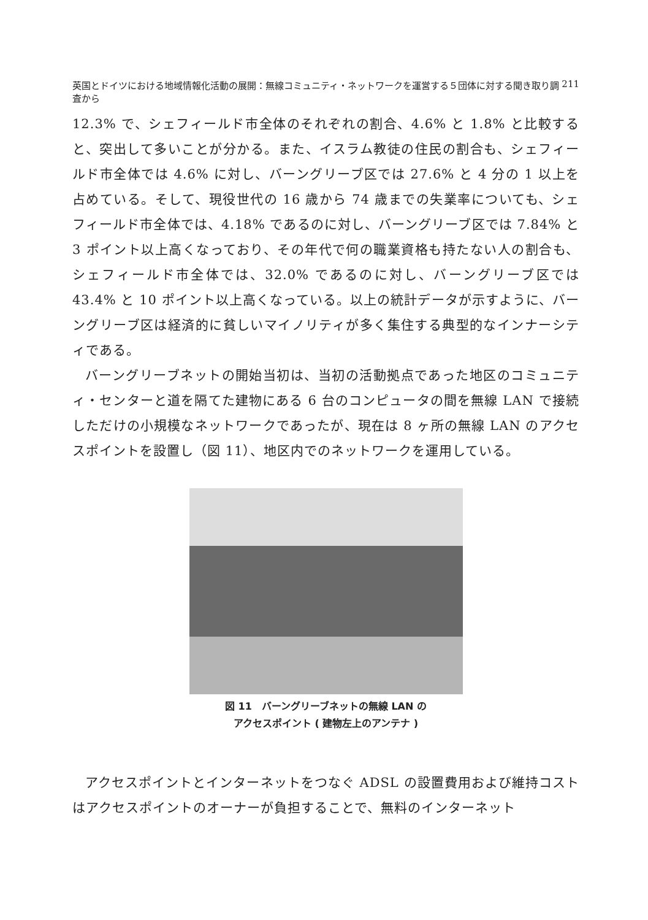英国とドイツにおける地域情報化活動の展開：無線コミュニティ・ネットワークを運営する５団体に対する聞き取り調査から 211
12.3% で、シェフィールド市全体のそれぞれの割合、4.6% と 1.8% と比較すると、突出して多いことが分かる。また、イスラム教徒の住民の割合も、シェフィールド市全体では 4.6% に対し、バーングリーブ区では 27.6% と 4 分の 1 以上を占めている。そして、現役世代の 16 歳から 74 歳までの失業率についても、シェフィールド市全体では、4.18% であるのに対し、バーングリーブ区では 7.84% と 3 ポイント以上高くなっており、その年代で何の職業資格も持たない人の割合も、シェフィールド市全体では、32.0% であるのに対し、バーングリーブ区では 43.4% と 10 ポイント以上高くなっている。以上の統計データが示すように、バーングリーブ区は経済的に貧しいマイノリティが多く集住する典型的なインナーシティである。
バーングリーブネットの開始当初は、当初の活動拠点であった地区のコミュニティ・センターと道を隔てた建物にある 6 台のコンピュータの間を無線 LAN で接続しただけの小規模なネットワークであったが、現在は 8 ヶ所の無線 LAN のアクセスポイントを設置し（図 11）、地区内でのネットワークを運用している。
図 11　バーングリーブネットの無線 LAN の
アクセスポイント ( 建物左上のアンテナ )
アクセスポイントとインターネットをつなぐ ADSL の設置費用および維持コストはアクセスポイントのオーナーが負担することで、無料のインターネット